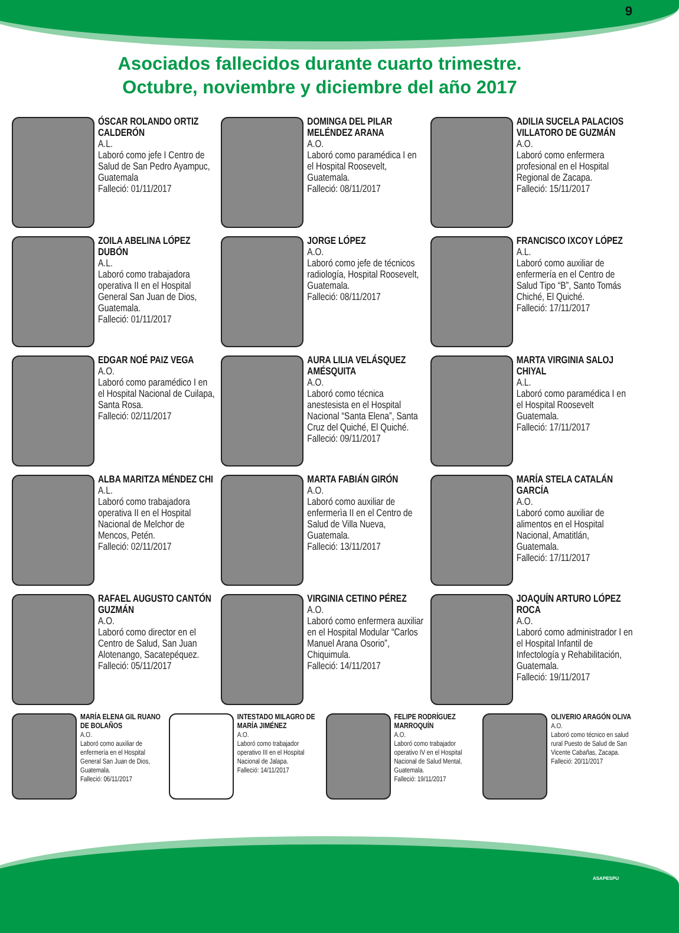9
Asociados fallecidos durante cuarto trimestre.
Octubre, noviembre y diciembre del año 2017
ÓSCAR ROLANDO ORTIZ CALDERÓN
A.L.
Laboró como jefe I Centro de Salud de San Pedro Ayampuc, Guatemala
Falleció: 01/11/2017
DOMINGA DEL PILAR MELÉNDEZ ARANA
A.O.
Laboró como paramédica I en el Hospital Roosevelt, Guatemala.
Falleció: 08/11/2017
ADILIA SUCELA PALACIOS VILLATORO DE GUZMÁN
A.O.
Laboró como enfermera profesional en el Hospital Regional de Zacapa.
Falleció: 15/11/2017
ZOILA ABELINA LÓPEZ DUBÓN
A.L.
Laboró como trabajadora operativa II en el Hospital General San Juan de Dios, Guatemala.
Falleció: 01/11/2017
JORGE LÓPEZ
A.O.
Laboró como jefe de técnicos radiología, Hospital Roosevelt, Guatemala.
Falleció: 08/11/2017
FRANCISCO IXCOY LÓPEZ
A.L.
Laboró como auxiliar de enfermería en el Centro de Salud Tipo “B”, Santo Tomás Chiché, El Quiché.
Falleció: 17/11/2017
EDGAR NOÉ PAIZ VEGA
A.O.
Laboró como paramédico I en el Hospital Nacional de Cuilapa, Santa Rosa.
Falleció: 02/11/2017
AURA LILIA VELÁSQUEZ AMÉSQUITA
A.O.
Laboró como técnica anestesista en el Hospital Nacional “Santa Elena”, Santa Cruz del Quiché, El Quiché.
Falleció: 09/11/2017
MARTA VIRGINIA SALOJ CHIYAL
A.L.
Laboró como paramédica I en el Hospital Roosevelt Guatemala.
Falleció: 17/11/2017
ALBA MARITZA MÉNDEZ CHI
A.L.
Laboró como trabajadora operativa II en el Hospital Nacional de Melchor de Mencos, Petén.
Falleció: 02/11/2017
MARTA FABIÁN GIRÓN
A.O.
Laboró como auxiliar de enfermerìa II en el Centro de Salud de Villa Nueva, Guatemala.
Falleció: 13/11/2017
MARÍA STELA CATALÁN GARCÍA
A.O.
Laboró como auxiliar de alimentos en el Hospital Nacional, Amatitlán, Guatemala.
Falleció: 17/11/2017
RAFAEL AUGUSTO CANTÓN GUZMÁN
A.O.
Laboró como director en el Centro de Salud, San Juan Alotenango, Sacatepéquez.
Falleció: 05/11/2017
VIRGINIA CETINO PÉREZ
A.O.
Laboró como enfermera auxiliar en el Hospital Modular “Carlos Manuel Arana Osorio”, Chiquimula.
Falleció: 14/11/2017
JOAQUÍN ARTURO LÓPEZ ROCA
A.O.
Laboró como administrador I en el Hospital Infantil de Infectología y Rehabilitación, Guatemala.
Falleció: 19/11/2017
MARÍA ELENA GIL RUANO DE BOLAÑOS
A.O.
Laboró como auxiliar de enfermería en el Hospital General San Juan de Dios, Guatemala.
Falleció: 06/11/2017
INTESTADO MILAGRO DE MARÍA JIMÉNEZ
A.O.
Laboró como trabajador operativo III en el Hospital Nacional de Jalapa.
Falleció: 14/11/2017
FELIPE RODRÍGUEZ MARROQUÍN
A.O.
Laboró como trabajador operativo IV en el Hospital Nacional de Salud Mental, Guatemala.
Falleció: 19/11/2017
OLIVERIO ARAGÓN OLIVA
A.O.
Laboró como técnico en salud rural Puesto de Salud de San Vicente Cabañas, Zacapa.
Falleció: 20/11/2017
ASAPESPU